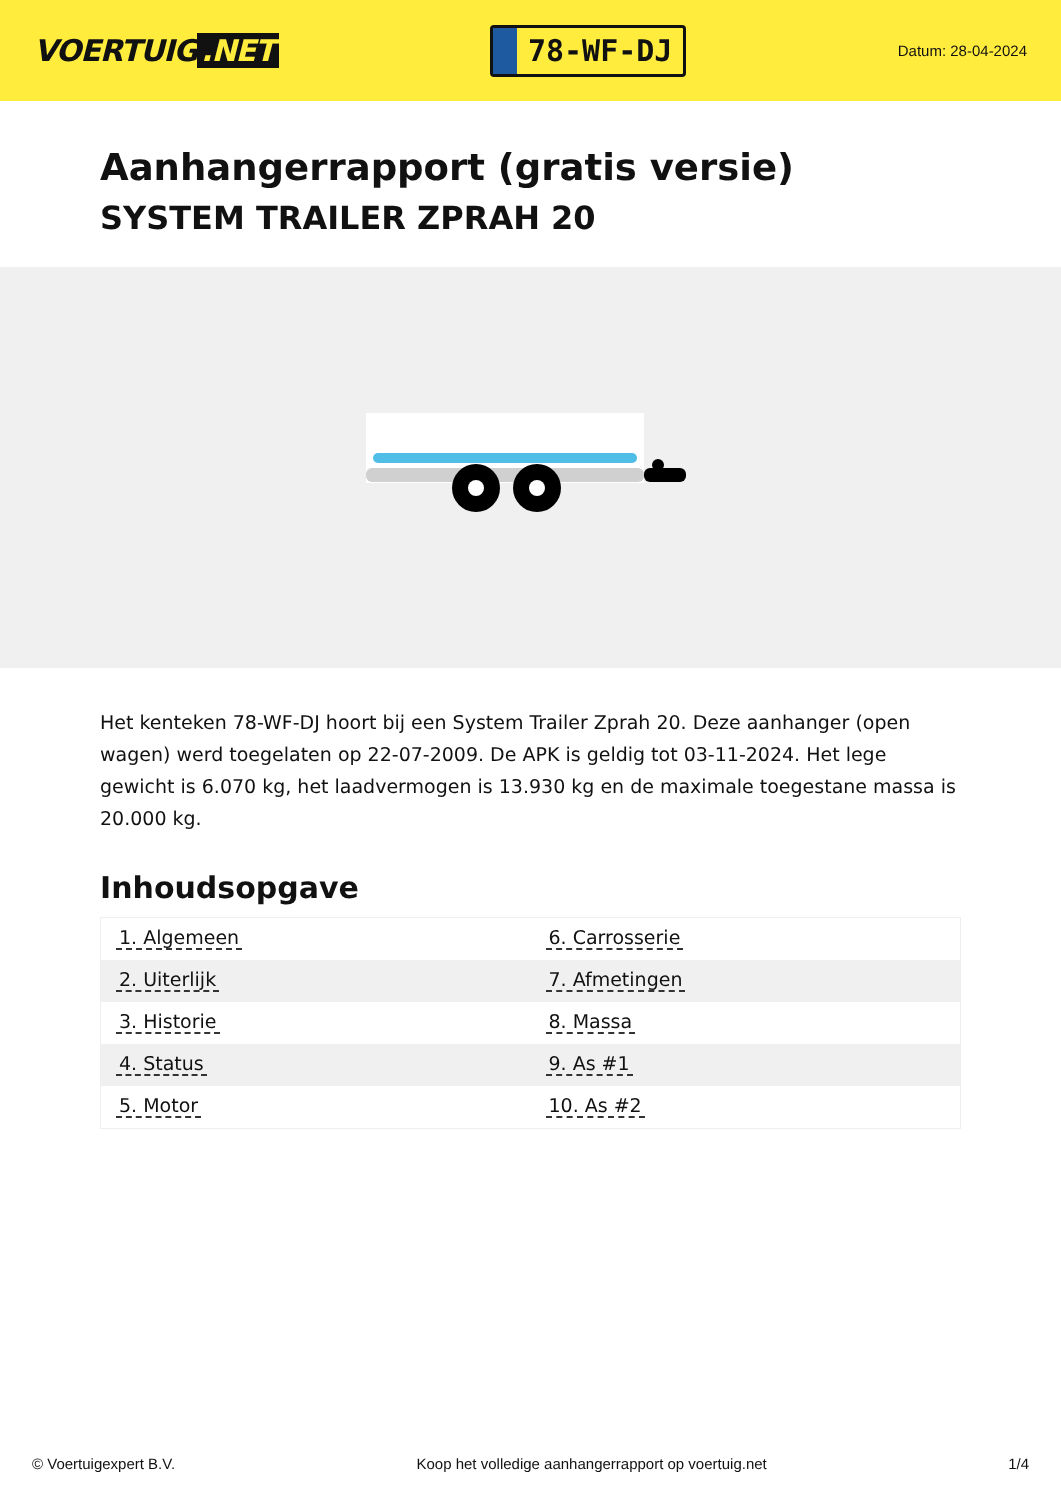VOERTUIG.NET
78-WF-DJ
Datum: 28-04-2024
Aanhangerrapport (gratis versie)
SYSTEM TRAILER ZPRAH 20
Het kenteken 78-WF-DJ hoort bij een System Trailer Zprah 20. Deze aanhanger (open wagen) werd toegelaten op 22-07-2009. De APK is geldig tot 03-11-2024. Het lege gewicht is 6.070 kg, het laadvermogen is 13.930 kg en de maximale toegestane massa is 20.000 kg.
Inhoudsopgave
| 1. Algemeen | 6. Carrosserie |
| 2. Uiterlijk | 7. Afmetingen |
| 3. Historie | 8. Massa |
| 4. Status | 9. As #1 |
| 5. Motor | 10. As #2 |
© Voertuigexpert B.V. Koop het volledige aanhangerrapport op voertuig.net
1/4